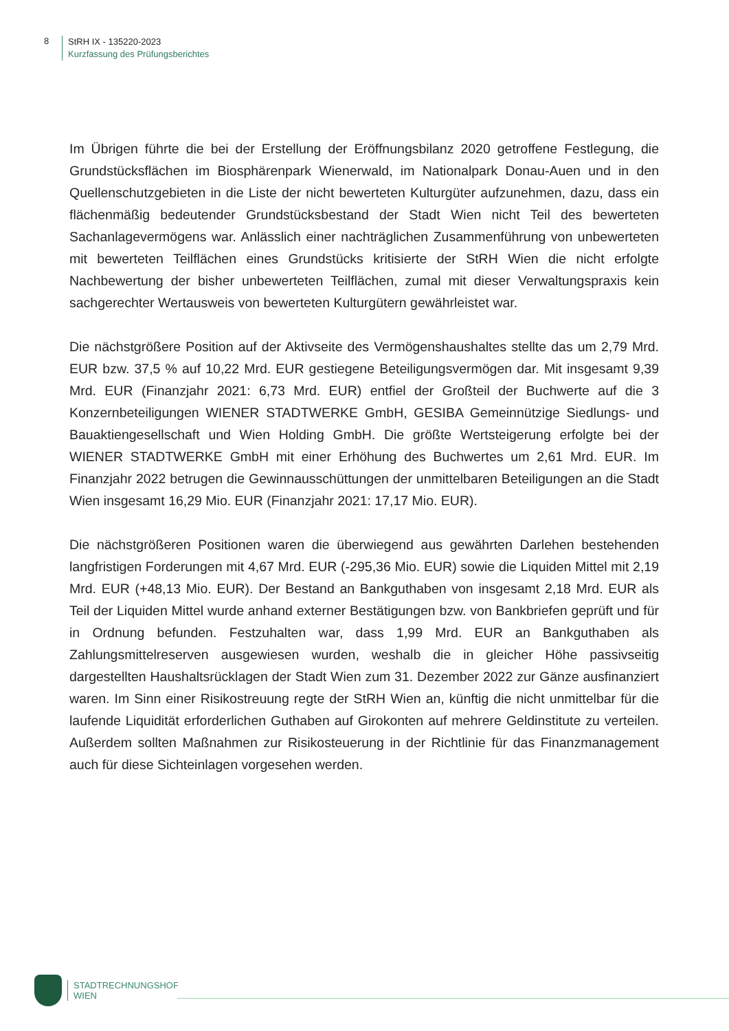8
StRH IX - 135220-2023
Kurzfassung des Prüfungsberichtes
Im Übrigen führte die bei der Erstellung der Eröffnungsbilanz 2020 getroffene Festlegung, die Grundstücksflächen im Biosphärenpark Wienerwald, im Nationalpark Donau-Auen und in den Quellenschutzgebieten in die Liste der nicht bewerteten Kulturgüter aufzunehmen, dazu, dass ein flächenmäßig bedeutender Grundstücksbestand der Stadt Wien nicht Teil des bewerteten Sachanlagevermögens war. Anlässlich einer nachträglichen Zusammenführung von unbewerteten mit bewerteten Teilflächen eines Grundstücks kritisierte der StRH Wien die nicht erfolgte Nachbewertung der bisher unbewerteten Teilflächen, zumal mit dieser Verwaltungspraxis kein sachgerechter Wertausweis von bewerteten Kulturgütern gewährleistet war.
Die nächstgrößere Position auf der Aktivseite des Vermögenshaushaltes stellte das um 2,79 Mrd. EUR bzw. 37,5 % auf 10,22 Mrd. EUR gestiegene Beteiligungsvermögen dar. Mit insgesamt 9,39 Mrd. EUR (Finanzjahr 2021: 6,73 Mrd. EUR) entfiel der Großteil der Buchwerte auf die 3 Konzernbeteiligungen WIENER STADTWERKE GmbH, GESIBA Gemeinnützige Siedlungs- und Bauaktiengesellschaft und Wien Holding GmbH. Die größte Wertsteigerung erfolgte bei der WIENER STADTWERKE GmbH mit einer Erhöhung des Buchwertes um 2,61 Mrd. EUR. Im Finanzjahr 2022 betrugen die Gewinnausschüttungen der unmittelbaren Beteiligungen an die Stadt Wien insgesamt 16,29 Mio. EUR (Finanzjahr 2021: 17,17 Mio. EUR).
Die nächstgrößeren Positionen waren die überwiegend aus gewährten Darlehen bestehenden langfristigen Forderungen mit 4,67 Mrd. EUR (-295,36 Mio. EUR) sowie die Liquiden Mittel mit 2,19 Mrd. EUR (+48,13 Mio. EUR). Der Bestand an Bankguthaben von insgesamt 2,18 Mrd. EUR als Teil der Liquiden Mittel wurde anhand externer Bestätigungen bzw. von Bankbriefen geprüft und für in Ordnung befunden. Festzuhalten war, dass 1,99 Mrd. EUR an Bankguthaben als Zahlungsmittelreserven ausgewiesen wurden, weshalb die in gleicher Höhe passivseitig dargestellten Haushaltsrücklagen der Stadt Wien zum 31. Dezember 2022 zur Gänze ausfinanziert waren. Im Sinn einer Risikostreuung regte der StRH Wien an, künftig die nicht unmittelbar für die laufende Liquidität erforderlichen Guthaben auf Girokonten auf mehrere Geldinstitute zu verteilen. Außerdem sollten Maßnahmen zur Risikosteuerung in der Richtlinie für das Finanzmanagement auch für diese Sichteinlagen vorgesehen werden.
STADTRECHNUNGSHOF
WIEN